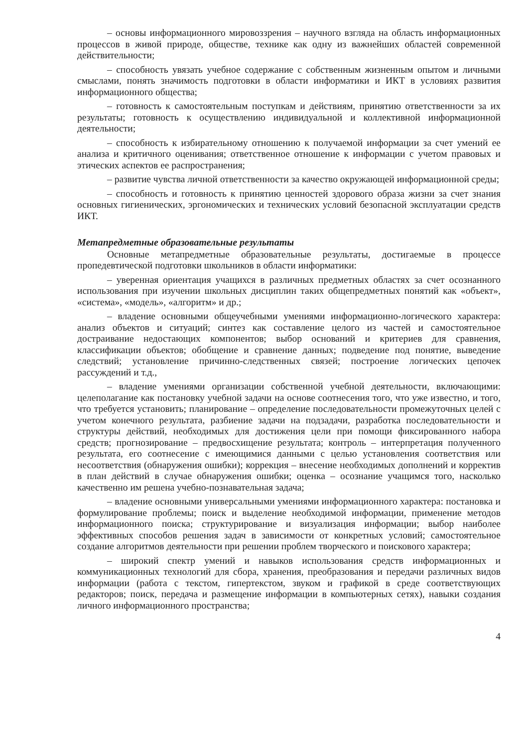– основы информационного мировоззрения – научного взгляда на область информационных процессов в живой природе, обществе, технике как одну из важнейших областей современной действительности;
– способность увязать учебное содержание с собственным жизненным опытом и личными смыслами, понять значимость подготовки в области информатики и ИКТ в условиях развития информационного общества;
– готовность к самостоятельным поступкам и действиям, принятию ответственности за их результаты; готовность к осуществлению индивидуальной и коллективной информационной деятельности;
– способность к избирательному отношению к получаемой информации за счет умений ее анализа и критичного оценивания; ответственное отношение к информации с учетом правовых и этических аспектов ее распространения;
– развитие чувства личной ответственности за качество окружающей информационной среды;
– способность и готовность к принятию ценностей здорового образа жизни за счет знания основных гигиенических, эргономических и технических условий безопасной эксплуатации средств ИКТ.
Метапредметные образовательные результаты
Основные метапредметные образовательные результаты, достигаемые в процессе пропедевтической подготовки школьников в области информатики:
– уверенная ориентация учащихся в различных предметных областях за счет осознанного использования при изучении школьных дисциплин таких общепредметных понятий как «объект», «система», «модель», «алгоритм» и др.;
– владение основными общеучебными умениями информационно-логического характера: анализ объектов и ситуаций; синтез как составление целого из частей и самостоятельное достраивание недостающих компонентов; выбор оснований и критериев для сравнения, классификации объектов; обобщение и сравнение данных; подведение под понятие, выведение следствий; установление причинно-следственных связей; построение логических цепочек рассуждений и т.д.,
– владение умениями организации собственной учебной деятельности, включающими: целеполагание как постановку учебной задачи на основе соотнесения того, что уже известно, и того, что требуется установить; планирование – определение последовательности промежуточных целей с учетом конечного результата, разбиение задачи на подзадачи, разработка последовательности и структуры действий, необходимых для достижения цели при помощи фиксированного набора средств; прогнозирование – предвосхищение результата; контроль – интерпретация полученного результата, его соотнесение с имеющимися данными с целью установления соответствия или несоответствия (обнаружения ошибки); коррекция – внесение необходимых дополнений и корректив в план действий в случае обнаружения ошибки; оценка – осознание учащимся того, насколько качественно им решена учебно-познавательная задача;
– владение основными универсальными умениями информационного характера: постановка и формулирование проблемы; поиск и выделение необходимой информации, применение методов информационного поиска; структурирование и визуализация информации; выбор наиболее эффективных способов решения задач в зависимости от конкретных условий; самостоятельное создание алгоритмов деятельности при решении проблем творческого и поискового характера;
– широкий спектр умений и навыков использования средств информационных и коммуникационных технологий для сбора, хранения, преобразования и передачи различных видов информации (работа с текстом, гипертекстом, звуком и графикой в среде соответствующих редакторов; поиск, передача и размещение информации в компьютерных сетях), навыки создания личного информационного пространства;
4